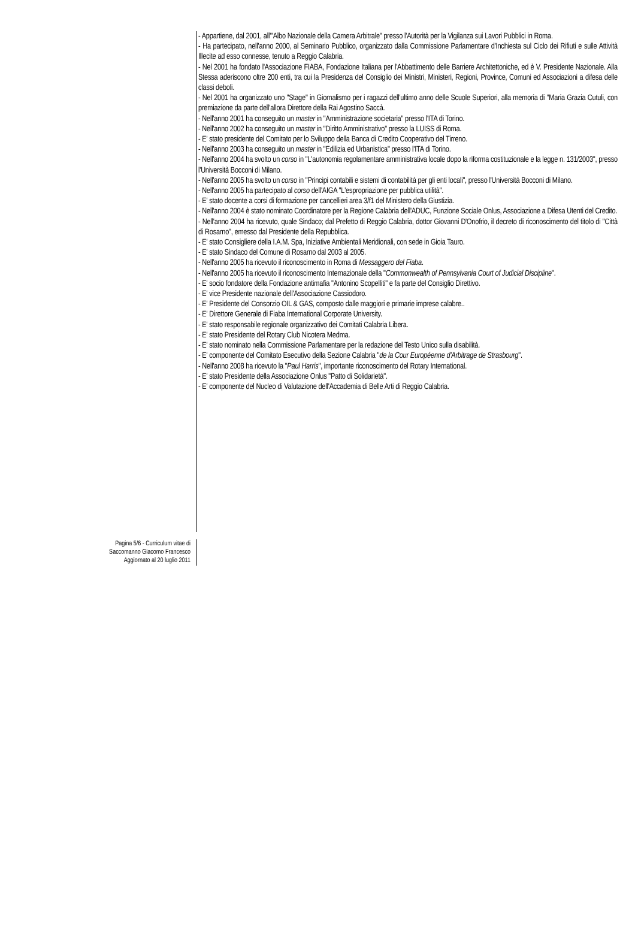- Appartiene, dal 2001, all'"Albo Nazionale della Camera Arbitrale" presso l'Autorità per la Vigilanza sui Lavori Pubblici in Roma.
- Ha partecipato, nell'anno 2000, al Seminario Pubblico, organizzato dalla Commissione Parlamentare d'Inchiesta sul Ciclo dei Rifiuti e sulle Attività Illecite ad esso connesse, tenuto a Reggio Calabria.
- Nel 2001 ha fondato l'Associazione FIABA, Fondazione Italiana per l'Abbattimento delle Barriere Architettoniche, ed è V. Presidente Nazionale. Alla Stessa aderiscono oltre 200 enti, tra cui la Presidenza del Consiglio dei Ministri, Ministeri, Regioni, Province, Comuni ed Associazioni a difesa delle classi deboli.
- Nel 2001 ha organizzato uno "Stage" in Giornalismo per i ragazzi dell'ultimo anno delle Scuole Superiori, alla memoria di "Maria Grazia Cutuli, con premiazione da parte dell'allora Direttore della Rai Agostino Saccà.
- Nell'anno 2001 ha conseguito un master in "Amministrazione societaria" presso l'ITA di Torino.
- Nell'anno 2002 ha conseguito un master in "Diritto Amministrativo" presso la LUISS di Roma.
- E' stato presidente del Comitato per lo Sviluppo della Banca di Credito Cooperativo del Tirreno.
- Nell'anno 2003 ha conseguito un master in "Edilizia ed Urbanistica" presso l'ITA di Torino.
- Nell'anno 2004 ha svolto un corso in "L'autonomia regolamentare amministrativa locale dopo la riforma costituzionale e la legge n. 131/2003", presso l'Università Bocconi di Milano.
- Nell'anno 2005 ha svolto un corso in "Principi contabili e sistemi di contabilità per gli enti locali", presso l'Università Bocconi di Milano.
- Nell'anno 2005 ha partecipato al corso dell'AIGA "L'espropriazione per pubblica utilità".
- E' stato docente a corsi di formazione per cancellieri area 3/f1 del Ministero della Giustizia.
- Nell'anno 2004 è stato nominato Coordinatore per la Regione Calabria dell'ADUC, Funzione Sociale Onlus, Associazione a Difesa Utenti del Credito.
- Nell'anno 2004 ha ricevuto, quale Sindaco; dal Prefetto di Reggio Calabria, dottor Giovanni D'Onofrio, il decreto di riconoscimento del titolo di "Città di Rosarno", emesso dal Presidente della Repubblica.
- E' stato Consigliere della I.A.M. Spa, Iniziative Ambientali Meridionali, con sede in Gioia Tauro.
- E' stato Sindaco del Comune di Rosarno dal 2003 al 2005.
- Nell'anno 2005 ha ricevuto il riconoscimento in Roma di Messaggero del Fiaba.
- Nell'anno 2005 ha ricevuto il riconoscimento Internazionale della "Commonwealth of Pennsylvania Court of Judicial Discipline".
- E' socio fondatore della Fondazione antimafia "Antonino Scopelliti" e fa parte del Consiglio Direttivo.
- E' vice Presidente nazionale dell'Associazione Cassiodoro.
- E' Presidente del Consorzio OIL & GAS, composto dalle maggiori e primarie imprese calabre..
- E' Direttore Generale di Fiaba International Corporate University.
- E' stato responsabile regionale organizzativo dei Comitati Calabria Libera.
- E' stato Presidente del Rotary Club Nicotera Medma.
- E' stato nominato nella Commissione Parlamentare per la redazione del Testo Unico sulla disabilità.
- E' componente del Comitato Esecutivo della Sezione Calabria "de la Cour Européenne d'Arbitrage de Strasbourg".
- Nell'anno 2008 ha ricevuto la "Paul Harris", importante riconoscimento del Rotary International.
- E' stato Presidente della Associazione Onlus "Patto di Solidarietà".
- E' componente del Nucleo di Valutazione dell'Accademia di Belle Arti di Reggio Calabria.
Pagina 5/6 - Curriculum vitae di
Saccomanno Giacomo Francesco
Aggiornato al 20 luglio 2011